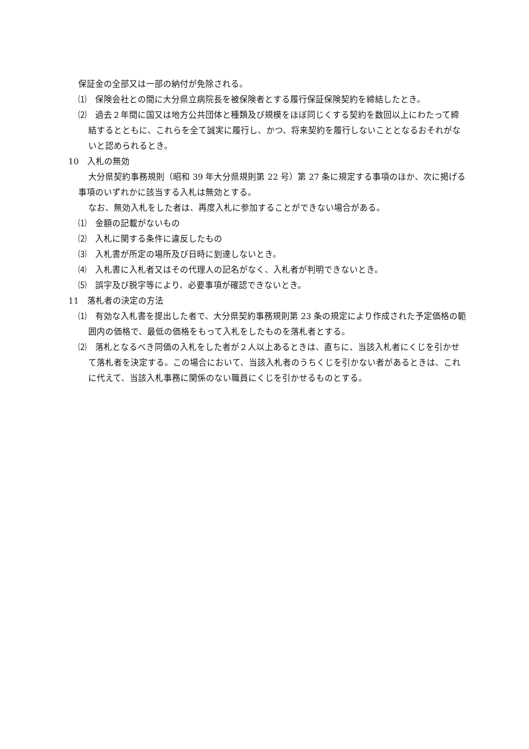保証金の全部又は一部の納付が免除される。
⑴　保険会社との間に大分県立病院長を被保険者とする履行保証保険契約を締結したとき。
⑵　過去２年間に国又は地方公共団体と種類及び規模をほぼ同じくする契約を数回以上にわたって締結するとともに、これらを全て誠実に履行し、かつ、将来契約を履行しないこととなるおそれがないと認められるとき。
10　入札の無効
大分県契約事務規則（昭和 39 年大分県規則第 22 号）第 27 条に規定する事項のほか、次に掲げる事項のいずれかに該当する入札は無効とする。
なお、無効入札をした者は、再度入札に参加することができない場合がある。
⑴　金額の記載がないもの
⑵　入札に関する条件に違反したもの
⑶　入札書が所定の場所及び日時に到達しないとき。
⑷　入札書に入札者又はその代理人の記名がなく、入札者が判明できないとき。
⑸　誤字及び脱字等により、必要事項が確認できないとき。
11　落札者の決定の方法
⑴　有効な入札書を提出した者で、大分県契約事務規則第 23 条の規定により作成された予定価格の範囲内の価格で、最低の価格をもって入札をしたものを落札者とする。
⑵　落札となるべき同価の入札をした者が２人以上あるときは、直ちに、当該入札者にくじを引かせて落札者を決定する。この場合において、当該入札者のうちくじを引かない者があるときは、これに代えて、当該入札事務に関係のない職員にくじを引かせるものとする。